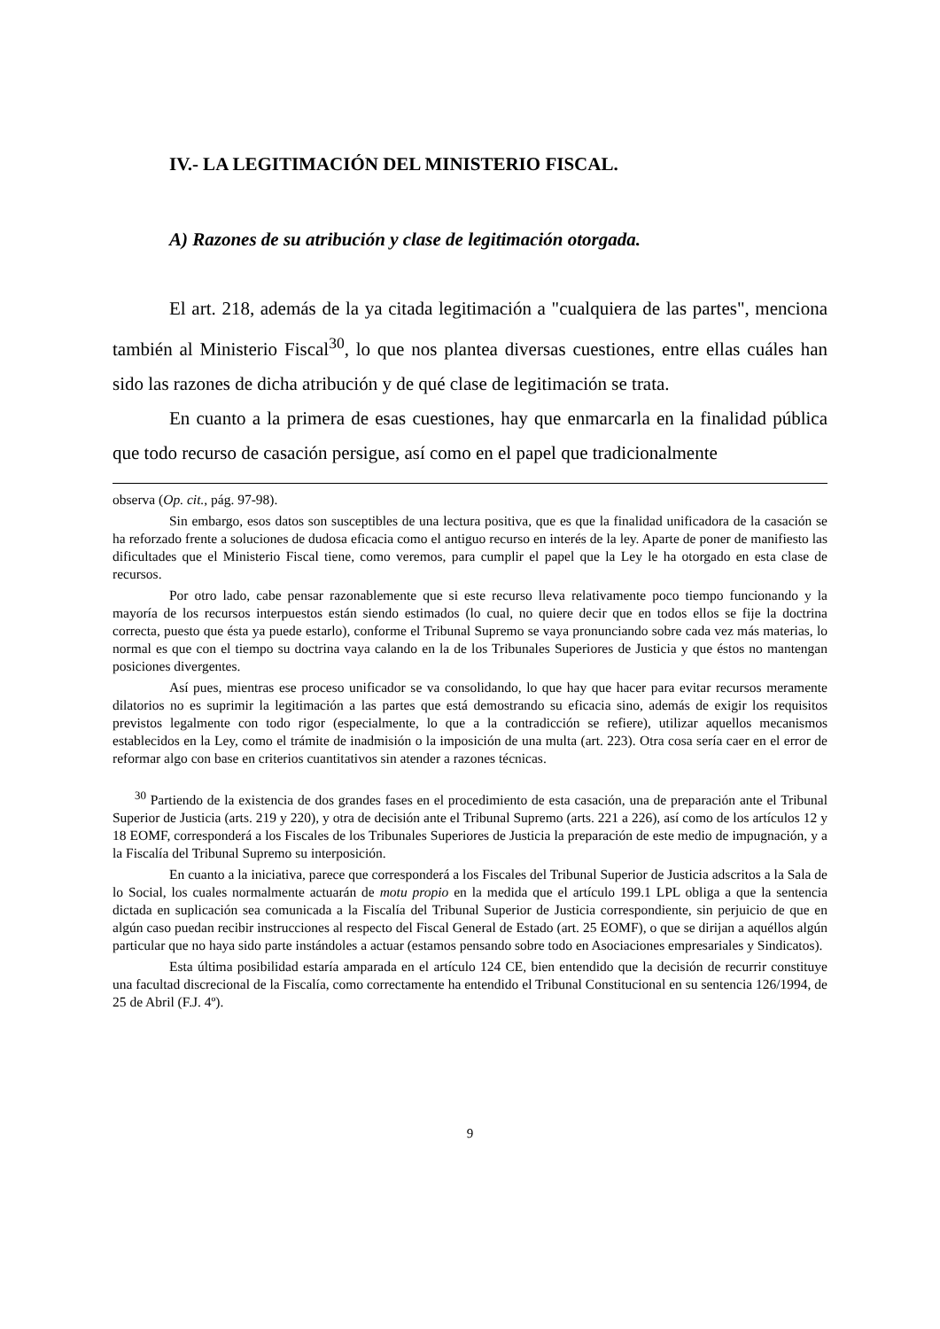IV.- LA LEGITIMACIÓN DEL MINISTERIO FISCAL.
A) Razones de su atribución y clase de legitimación otorgada.
El art. 218, además de la ya citada legitimación a "cualquiera de las partes", menciona también al Ministerio Fiscal<sup>30</sup>, lo que nos plantea diversas cuestiones, entre ellas cuáles han sido las razones de dicha atribución y de qué clase de legitimación se trata.
En cuanto a la primera de esas cuestiones, hay que enmarcarla en la finalidad pública que todo recurso de casación persigue, así como en el papel que tradicionalmente
observa (Op. cit., pág. 97-98).
Sin embargo, esos datos son susceptibles de una lectura positiva, que es que la finalidad unificadora de la casación se ha reforzado frente a soluciones de dudosa eficacia como el antiguo recurso en interés de la ley. Aparte de poner de manifiesto las dificultades que el Ministerio Fiscal tiene, como veremos, para cumplir el papel que la Ley le ha otorgado en esta clase de recursos.
Por otro lado, cabe pensar razonablemente que si este recurso lleva relativamente poco tiempo funcionando y la mayoría de los recursos interpuestos están siendo estimados (lo cual, no quiere decir que en todos ellos se fije la doctrina correcta, puesto que ésta ya puede estarlo), conforme el Tribunal Supremo se vaya pronunciando sobre cada vez más materias, lo normal es que con el tiempo su doctrina vaya calando en la de los Tribunales Superiores de Justicia y que éstos no mantengan posiciones divergentes.
Así pues, mientras ese proceso unificador se va consolidando, lo que hay que hacer para evitar recursos meramente dilatorios no es suprimir la legitimación a las partes que está demostrando su eficacia sino, además de exigir los requisitos previstos legalmente con todo rigor (especialmente, lo que a la contradicción se refiere), utilizar aquellos mecanismos establecidos en la Ley, como el trámite de inadmisión o la imposición de una multa (art. 223). Otra cosa sería caer en el error de reformar algo con base en criterios cuantitativos sin atender a razones técnicas.
<sup>30</sup> Partiendo de la existencia de dos grandes fases en el procedimiento de esta casación, una de preparación ante el Tribunal Superior de Justicia (arts. 219 y 220), y otra de decisión ante el Tribunal Supremo (arts. 221 a 226), así como de los artículos 12 y 18 EOMF, corresponderá a los Fiscales de los Tribunales Superiores de Justicia la preparación de este medio de impugnación, y a la Fiscalía del Tribunal Supremo su interposición.
En cuanto a la iniciativa, parece que corresponderá a los Fiscales del Tribunal Superior de Justicia adscritos a la Sala de lo Social, los cuales normalmente actuarán de motu propio en la medida que el artículo 199.1 LPL obliga a que la sentencia dictada en suplicación sea comunicada a la Fiscalía del Tribunal Superior de Justicia correspondiente, sin perjuicio de que en algún caso puedan recibir instrucciones al respecto del Fiscal General de Estado (art. 25 EOMF), o que se dirijan a aquéllos algún particular que no haya sido parte instándoles a actuar (estamos pensando sobre todo en Asociaciones empresariales y Sindicatos).
Esta última posibilidad estaría amparada en el artículo 124 CE, bien entendido que la decisión de recurrir constituye una facultad discrecional de la Fiscalía, como correctamente ha entendido el Tribunal Constitucional en su sentencia 126/1994, de 25 de Abril (F.J. 4º).
9